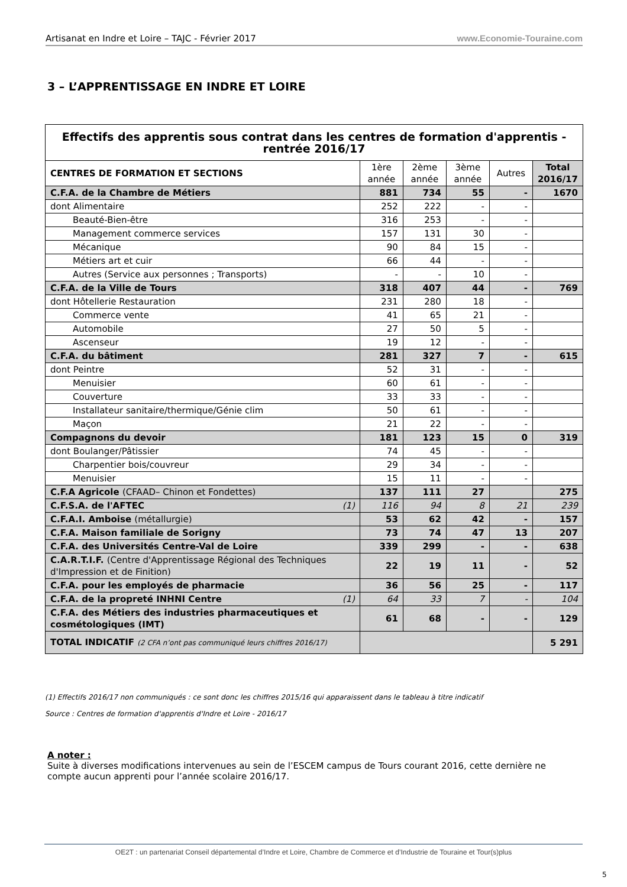Artisanat en Indre et Loire – TAJC - Février 2017 www.Economie-Touraine.com
3 – L’APPRENTISSAGE EN INDRE ET LOIRE
| Effectifs des apprentis sous contrat dans les centres de formation d'apprentis - rentrée 2016/17 | | | | | |
| CENTRES DE FORMATION ET SECTIONS | 1ère année | 2ème année | 3ème année | Autres | Total 2016/17 |
| C.F.A. de la Chambre de Métiers | 881 | 734 | 55 | - | 1670 |
| dont Alimentaire | 252 | 222 | - | - | |
| Beauté-Bien-être | 316 | 253 | - | - | |
| Management commerce services | 157 | 131 | 30 | - | |
| Mécanique | 90 | 84 | 15 | - | |
| Métiers art et cuir | 66 | 44 | - | - | |
| Autres (Service aux personnes ; Transports) | - | - | 10 | - | |
| C.F.A. de la Ville de Tours | 318 | 407 | 44 | - | 769 |
| dont Hôtellerie Restauration | 231 | 280 | 18 | - | |
| Commerce vente | 41 | 65 | 21 | - | |
| Automobile | 27 | 50 | 5 | - | |
| Ascenseur | 19 | 12 | - | - | |
| C.F.A. du bâtiment | 281 | 327 | 7 | - | 615 |
| dont Peintre | 52 | 31 | - | - | |
| Menuisier | 60 | 61 | - | - | |
| Couverture | 33 | 33 | - | - | |
| Installateur sanitaire/thermique/Génie clim | 50 | 61 | - | - | |
| Maçon | 21 | 22 | - | - | |
| Compagnons du devoir | 181 | 123 | 15 | 0 | 319 |
| dont Boulanger/Pâtissier | 74 | 45 | - | - | |
| Charpentier bois/couvreur | 29 | 34 | - | - | |
| Menuisier | 15 | 11 | - | - | |
| C.F.A Agricole (CFAAD– Chinon et Fondettes) | 137 | 111 | 27 | | 275 |
| C.F.S.A. de l'AFTEC (1) | 116 | 94 | 8 | 21 | 239 |
| C.F.A.I. Amboise (métallurgie) | 53 | 62 | 42 | - | 157 |
| C.F.A. Maison familiale de Sorigny | 73 | 74 | 47 | 13 | 207 |
| C.F.A. des Universités Centre-Val de Loire | 339 | 299 | - | - | 638 |
| C.A.R.T.I.F. (Centre d'Apprentissage Régional des Techniques d'Impression et de Finition) | 22 | 19 | 11 | - | 52 |
| C.F.A. pour les employés de pharmacie | 36 | 56 | 25 | - | 117 |
| C.F.A. de la propreté INHNI Centre (1) | 64 | 33 | 7 | - | 104 |
| C.F.A. des Métiers des industries pharmaceutiques et cosmétologiques (IMT) | 61 | 68 | - | - | 129 |
| TOTAL INDICATIF (2 CFA n’ont pas communiqué leurs chiffres 2016/17) | | | | | 5 291 |
(1) Effectifs 2016/17 non communiqués : ce sont donc les chiffres 2015/16 qui apparaissent dans le tableau à titre indicatif
Source : Centres de formation d'apprentis d'Indre et Loire - 2016/17
A noter :
Suite à diverses modifications intervenues au sein de l’ESCEM campus de Tours courant 2016, cette dernière ne compte aucun apprenti pour l’année scolaire 2016/17.
OE2T : un partenariat Conseil départemental d’Indre et Loire, Chambre de Commerce et d’Industrie de Touraine et Tour(s)plus
5